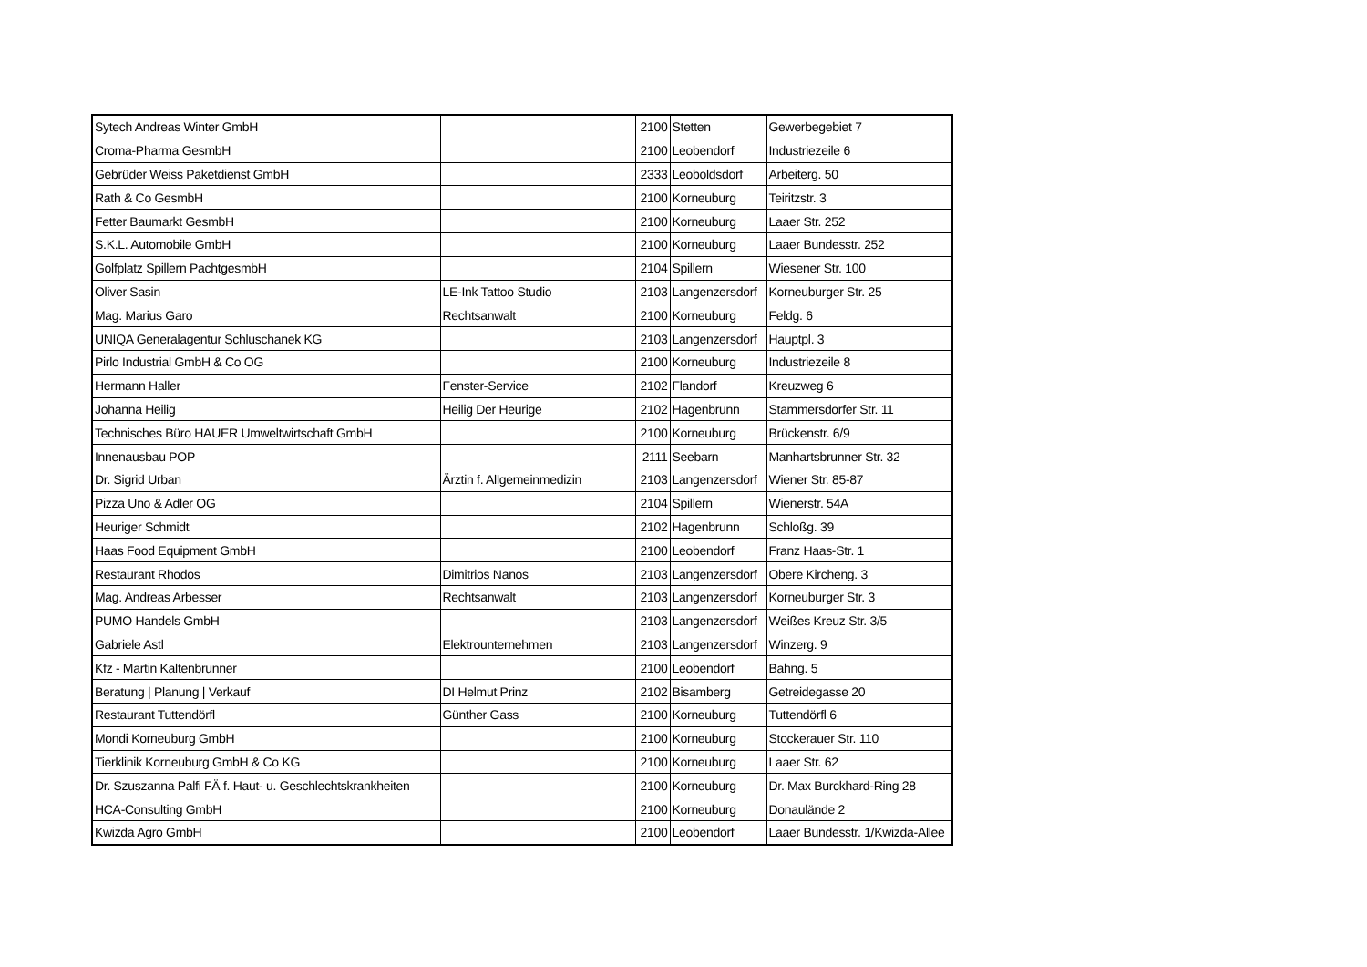| Sytech Andreas Winter GmbH | | 2100 | Stetten | Gewerbegebiet 7 |
| Croma-Pharma GesmbH | | 2100 | Leobendorf | Industriezeile 6 |
| Gebrüder Weiss Paketdienst GmbH | | 2333 | Leoboldsdorf | Arbeiterg. 50 |
| Rath & Co GesmbH | | 2100 | Korneuburg | Teiritzstr. 3 |
| Fetter Baumarkt GesmbH | | 2100 | Korneuburg | Laaer Str. 252 |
| S.K.L. Automobile GmbH | | 2100 | Korneuburg | Laaer Bundesstr. 252 |
| Golfplatz Spillern PachtgesmbH | | 2104 | Spillern | Wiesener Str. 100 |
| Oliver Sasin | LE-Ink Tattoo Studio | 2103 | Langenzersdorf | Korneuburger Str. 25 |
| Mag. Marius Garo | Rechtsanwalt | 2100 | Korneuburg | Feldg. 6 |
| UNIQA Generalagentur Schluschanek KG | | 2103 | Langenzersdorf | Hauptpl. 3 |
| Pirlo Industrial GmbH & Co OG | | 2100 | Korneuburg | Industriezeile 8 |
| Hermann Haller | Fenster-Service | 2102 | Flandorf | Kreuzweg 6 |
| Johanna Heilig | Heilig Der Heurige | 2102 | Hagenbrunn | Stammersdorfer Str. 11 |
| Technisches Büro HAUER Umweltwirtschaft GmbH | | 2100 | Korneuburg | Brückenstr. 6/9 |
| Innenausbau POP | | 2111 | Seebarn | Manhartsbrunner Str. 32 |
| Dr. Sigrid Urban | Ärztin f. Allgemeinmedizin | 2103 | Langenzersdorf | Wiener Str. 85-87 |
| Pizza Uno & Adler OG | | 2104 | Spillern | Wienerstr. 54A |
| Heuriger Schmidt | | 2102 | Hagenbrunn | Schloßg. 39 |
| Haas Food Equipment GmbH | | 2100 | Leobendorf | Franz Haas-Str. 1 |
| Restaurant Rhodos | Dimitrios Nanos | 2103 | Langenzersdorf | Obere Kircheng. 3 |
| Mag. Andreas Arbesser | Rechtsanwalt | 2103 | Langenzersdorf | Korneuburger Str. 3 |
| PUMO Handels GmbH | | 2103 | Langenzersdorf | Weißes Kreuz Str. 3/5 |
| Gabriele Astl | Elektrounternehmen | 2103 | Langenzersdorf | Winzerg. 9 |
| Kfz - Martin Kaltenbrunner | | 2100 | Leobendorf | Bahng. 5 |
| Beratung / Planung / Verkauf | DI Helmut Prinz | 2102 | Bisamberg | Getreidegasse 20 |
| Restaurant Tuttendörfl | Günther Gass | 2100 | Korneuburg | Tuttendörfl 6 |
| Mondi Korneuburg GmbH | | 2100 | Korneuburg | Stockerauer Str. 110 |
| Tierklinik Korneuburg GmbH & Co KG | | 2100 | Korneuburg | Laaer Str. 62 |
| Dr. Szuszanna Palfi FÄ f. Haut- u. Geschlechtskrankheiten | | 2100 | Korneuburg | Dr. Max Burckhard-Ring 28 |
| HCA-Consulting GmbH | | 2100 | Korneuburg | Donaulände 2 |
| Kwizda Agro GmbH | | 2100 | Leobendorf | Laaer Bundesstr. 1/Kwizda-Allee |